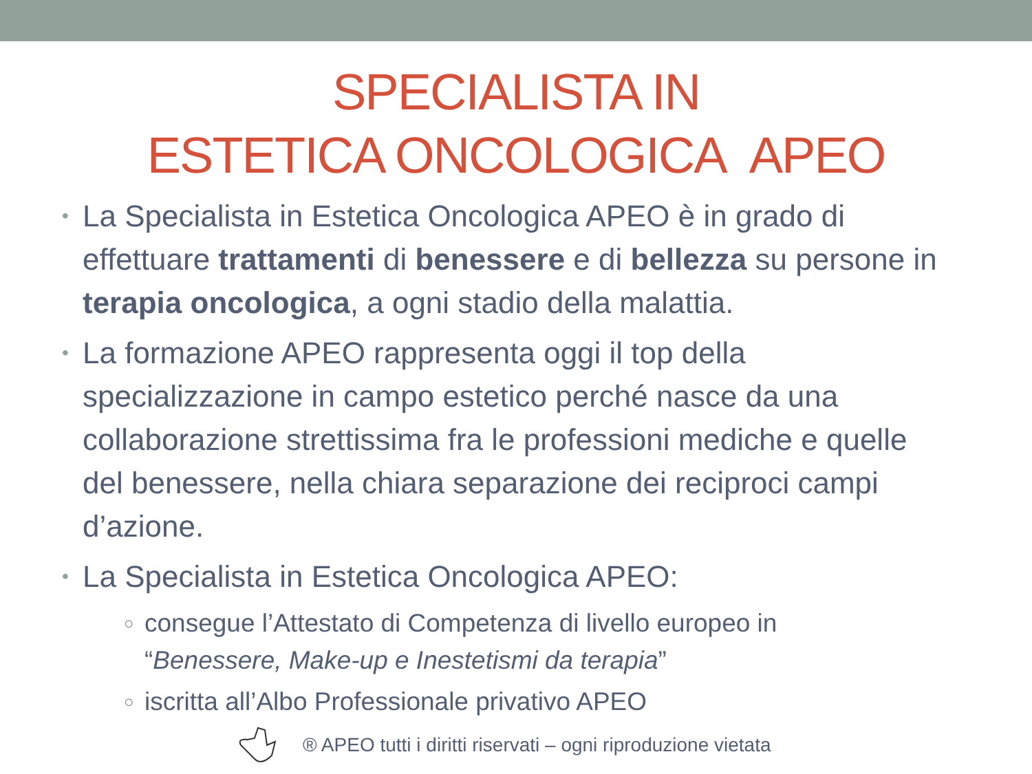SPECIALISTA IN
ESTETICA ONCOLOGICA APEO
• La Specialista in Estetica Oncologica APEO è in grado di effettuare trattamenti di benessere e di bellezza su persone in terapia oncologica, a ogni stadio della malattia.
• La formazione APEO rappresenta oggi il top della specializzazione in campo estetico perché nasce da una collaborazione strettissima fra le professioni mediche e quelle del benessere, nella chiara separazione dei reciproci campi d’azione.
• La Specialista in Estetica Oncologica APEO:
○ consegue l’Attestato di Competenza di livello europeo in “Benessere, Make-up e Inestetismi da terapia”
○ iscritta all’Albo Professionale privativo APEO
® APEO tutti i diritti riservati – ogni riproduzione vietata